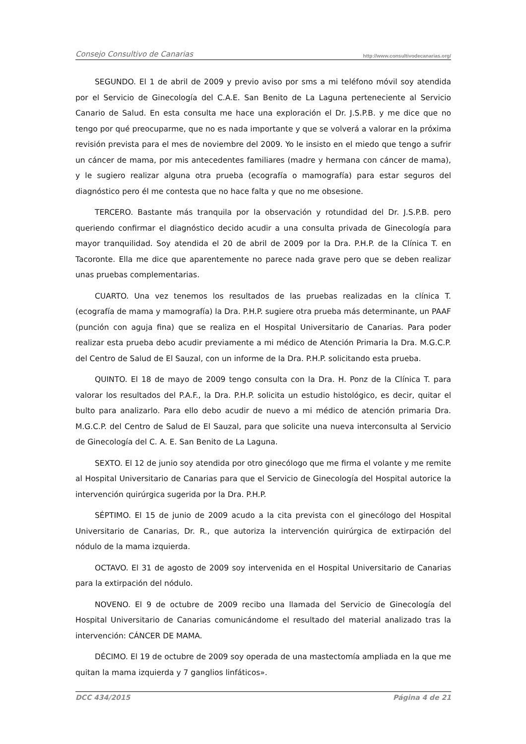Consejo Consultivo de Canarias http://www.consultivodecanarias.org/
SEGUNDO. El 1 de abril de 2009 y previo aviso por sms a mi teléfono móvil soy atendida por el Servicio de Ginecología del C.A.E. San Benito de La Laguna perteneciente al Servicio Canario de Salud. En esta consulta me hace una exploración el Dr. J.S.P.B. y me dice que no tengo por qué preocuparme, que no es nada importante y que se volverá a valorar en la próxima revisión prevista para el mes de noviembre del 2009. Yo le insisto en el miedo que tengo a sufrir un cáncer de mama, por mis antecedentes familiares (madre y hermana con cáncer de mama), y le sugiero realizar alguna otra prueba (ecografía o mamografía) para estar seguros del diagnóstico pero él me contesta que no hace falta y que no me obsesione.
TERCERO. Bastante más tranquila por la observación y rotundidad del Dr. J.S.P.B. pero queriendo confirmar el diagnóstico decido acudir a una consulta privada de Ginecología para mayor tranquilidad. Soy atendida el 20 de abril de 2009 por la Dra. P.H.P. de la Clínica T. en Tacoronte. Ella me dice que aparentemente no parece nada grave pero que se deben realizar unas pruebas complementarias.
CUARTO. Una vez tenemos los resultados de las pruebas realizadas en la clínica T. (ecografía de mama y mamografía) la Dra. P.H.P. sugiere otra prueba más determinante, un PAAF (punción con aguja fina) que se realiza en el Hospital Universitario de Canarias. Para poder realizar esta prueba debo acudir previamente a mi médico de Atención Primaria la Dra. M.G.C.P. del Centro de Salud de El Sauzal, con un informe de la Dra. P.H.P. solicitando esta prueba.
QUINTO. El 18 de mayo de 2009 tengo consulta con la Dra. H. Ponz de la Clínica T. para valorar los resultados del P.A.F., la Dra. P.H.P. solicita un estudio histológico, es decir, quitar el bulto para analizarlo. Para ello debo acudir de nuevo a mi médico de atención primaria Dra. M.G.C.P. del Centro de Salud de El Sauzal, para que solicite una nueva interconsulta al Servicio de Ginecología del C. A. E. San Benito de La Laguna.
SEXTO. El 12 de junio soy atendida por otro ginecólogo que me firma el volante y me remite al Hospital Universitario de Canarias para que el Servicio de Ginecología del Hospital autorice la intervención quirúrgica sugerida por la Dra. P.H.P.
SÉPTIMO. El 15 de junio de 2009 acudo a la cita prevista con el ginecólogo del Hospital Universitario de Canarias, Dr. R., que autoriza la intervención quirúrgica de extirpación del nódulo de la mama izquierda.
OCTAVO. El 31 de agosto de 2009 soy intervenida en el Hospital Universitario de Canarias para la extirpación del nódulo.
NOVENO. El 9 de octubre de 2009 recibo una llamada del Servicio de Ginecología del Hospital Universitario de Canarias comunicándome el resultado del material analizado tras la intervención: CÁNCER DE MAMA.
DÉCIMO. El 19 de octubre de 2009 soy operada de una mastectomía ampliada en la que me quitan la mama izquierda y 7 ganglios linfáticos».
DCC 434/2015 Página 4 de 21